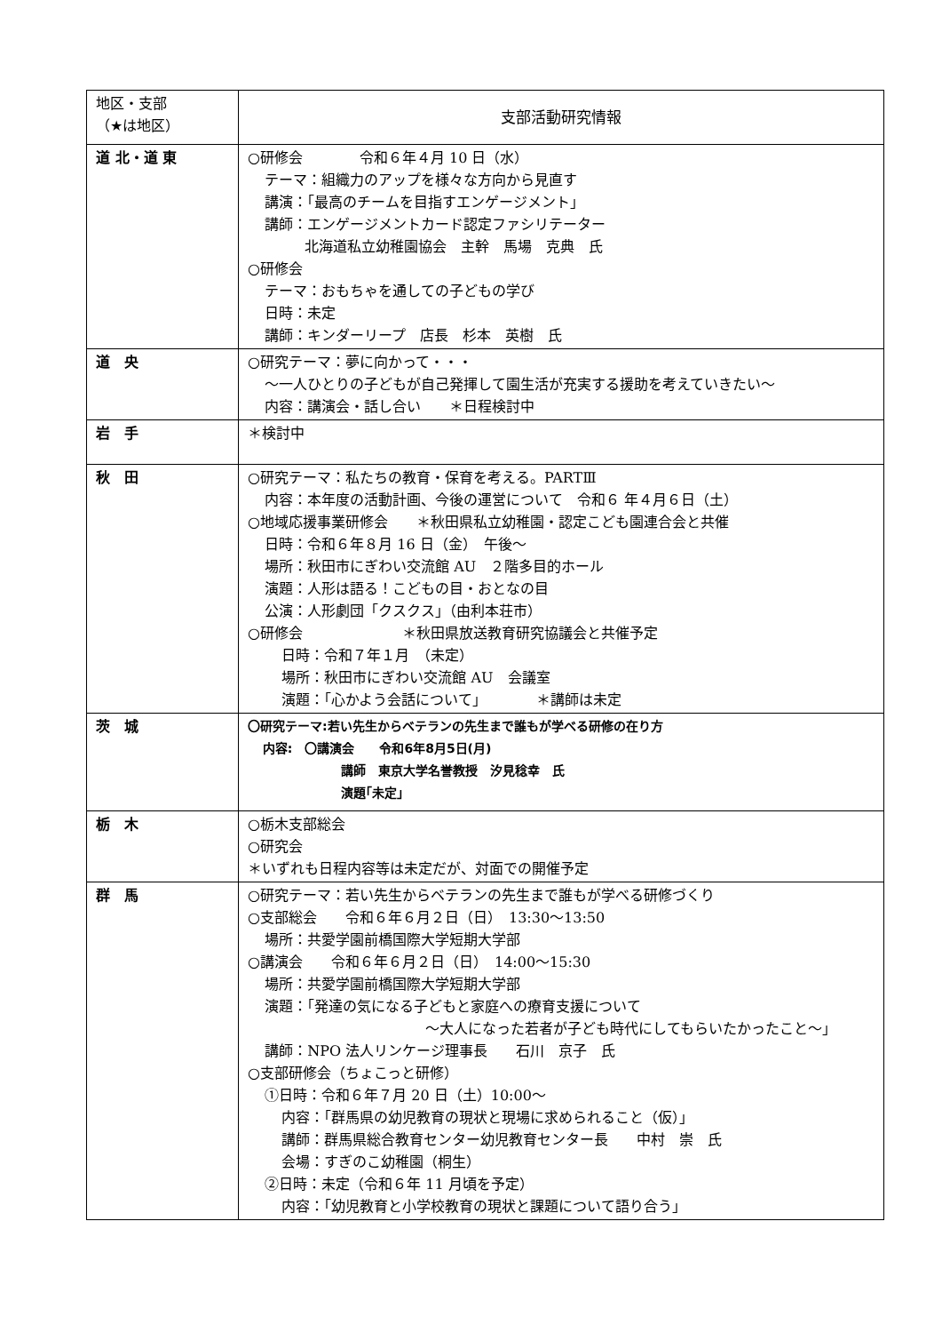| 地区・支部 （★は地区） | 支部活動研究情報 |
| --- | --- |
| 道 北・道 東 | ○研修会 令和６年４月 10 日（水） テーマ：組織力のアップを様々な方向から見直す 講演：「最高のチームを目指すエンゲージメント」 講師：エンゲージメントカード認定ファシリテーター 北海道私立幼稚園協会 主幹 馬場 克典 氏 ○研修会 テーマ：おもちゃを通しての子どもの学び 日時：未定 講師：キンダーリープ 店長 杉本 英樹 氏 |
| 道 央 | ○研究テーマ：夢に向かって・・・ ～一人ひとりの子どもが自己発揮して園生活が充実する援助を考えていきたい～ 内容：講演会・話し合い ＊日程検討中 |
| 岩 手 | ＊検討中 |
| 秋 田 | ○研究テーマ：私たちの教育・保育を考える。PARTⅢ 内容：本年度の活動計画、今後の運営について 令和６ 年４月６日（土） ○地域応援事業研修会 ＊秋田県私立幼稚園・認定こども園連合会と共催 日時：令和６年８月 16 日（金） 午後～ 場所：秋田市にぎわい交流館 AU ２階多目的ホール 演題：人形は語る！こどもの目・おとなの目 公演：人形劇団「クスクス」（由利本荘市） ○研修会 ＊秋田県放送教育研究協議会と共催予定 日時：令和７年１月 （未定） 場所：秋田市にぎわい交流館 AU 会議室 演題：「心かよう会話について」 ＊講師は未定 |
| 茨 城 | 〇研究テーマ:若い先生からベテランの先生まで誰もが学べる研修の在り方 内容: 〇講演会 令和6年8月5日(月) 講師 東京大学名誉教授 汐見稔幸 氏 演題｢未定｣ |
| 栃 木 | ○栃木支部総会 ○研究会 ＊いずれも日程内容等は未定だが、対面での開催予定 |
| 群 馬 | ○研究テーマ：若い先生からベテランの先生まで誰もが学べる研修づくり ○支部総会 令和６年６月２日（日） 13:30～13:50 場所：共愛学園前橋国際大学短期大学部 ○講演会 令和６年６月２日（日） 14:00～15:30 場所：共愛学園前橋国際大学短期大学部 演題：「発達の気になる子どもと家庭への療育支援について ～大人になった若者が子ども時代にしてもらいたかったこと～」 講師：NPO 法人リンケージ理事長 石川 京子 氏 ○支部研修会（ちょこっと研修） ①日時：令和６年７月 20 日（土）10:00～ 内容：「群馬県の幼児教育の現状と現場に求められること（仮）」 講師：群馬県総合教育センター幼児教育センター長 中村 崇 氏 会場：すぎのこ幼稚園（桐生） ②日時：未定（令和６年 11 月頃を予定） 内容：「幼児教育と小学校教育の現状と課題について語り合う」 |